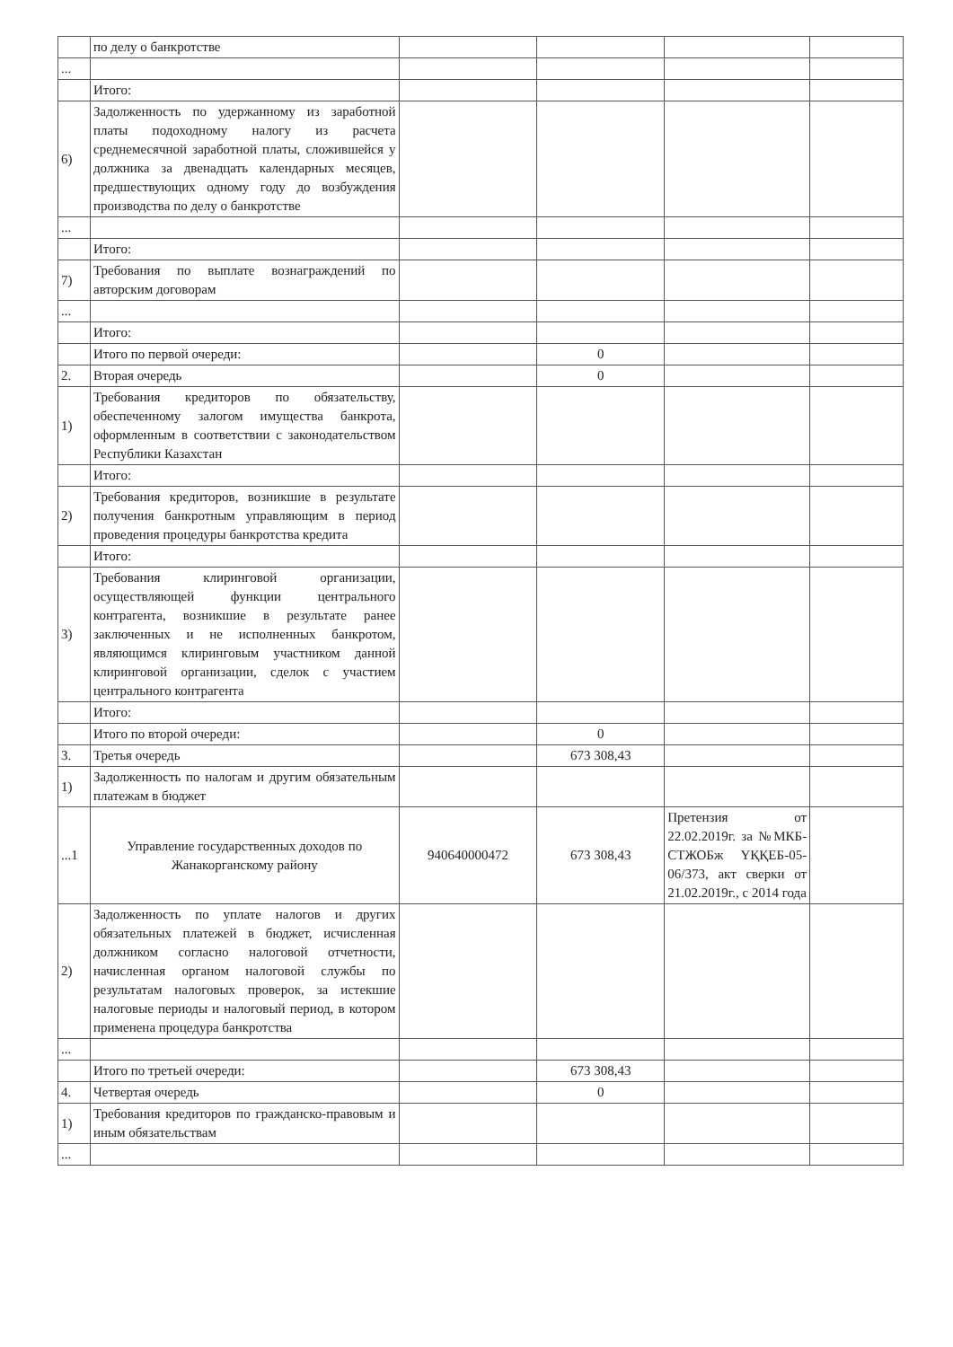| | по делу о банкротстве | | | | |
| ... | | | | | |
| | Итого: | | | | |
| 6) | Задолженность по удержанному из заработной платы подоходному налогу из расчета среднемесячной заработной платы, сложившейся у должника за двенадцать календарных месяцев, предшествующих одному году до возбуждения производства по делу о банкротстве | | | | |
| ... | | | | | |
| | Итого: | | | | |
| 7) | Требования по выплате вознаграждений по авторским договорам | | | | |
| ... | | | | | |
| | Итого: | | | | |
| | Итого по первой очереди: | | 0 | | |
| 2. | Вторая очередь | | 0 | | |
| 1) | Требования кредиторов по обязательству, обеспеченному залогом имущества банкрота, оформленным в соответствии с законодательством Республики Казахстан | | | | |
| | Итого: | | | | |
| 2) | Требования кредиторов, возникшие в результате получения банкротным управляющим в период проведения процедуры банкротства кредита | | | | |
| | Итого: | | | | |
| 3) | Требования клиринговой организации, осуществляющей функции центрального контрагента, возникшие в результате ранее заключенных и не исполненных банкротом, являющимся клиринговым участником данной клиринговой организации, сделок с участием центрального контрагента | | | | |
| | Итого: | | | | |
| | Итого по второй очереди: | | 0 | | |
| 3. | Третья очередь | | 673 308,43 | | |
| 1) | Задолженность по налогам и другим обязательным платежам в бюджет | | | | |
| ...1 | Управление государственных доходов по Жанакорганскому району | 940640000472 | 673 308,43 | Претензия от 22.02.2019г. за №МКБ-СТЖОБж ҮҚҚЕБ-05-06/373, акт сверки от 21.02.2019г., с 2014 года | |
| 2) | Задолженность по уплате налогов и других обязательных платежей в бюджет, исчисленная должником согласно налоговой отчетности, начисленная органом налоговой службы по результатам налоговых проверок, за истекшие налоговые периоды и налоговый период, в котором применена процедура банкротства | | | | |
| ... | | | | | |
| | Итого по третьей очереди: | | 673 308,43 | | |
| 4. | Четвертая очередь | | 0 | | |
| 1) | Требования кредиторов по гражданско-правовым и иным обязательствам | | | | |
| ... | | | | | |